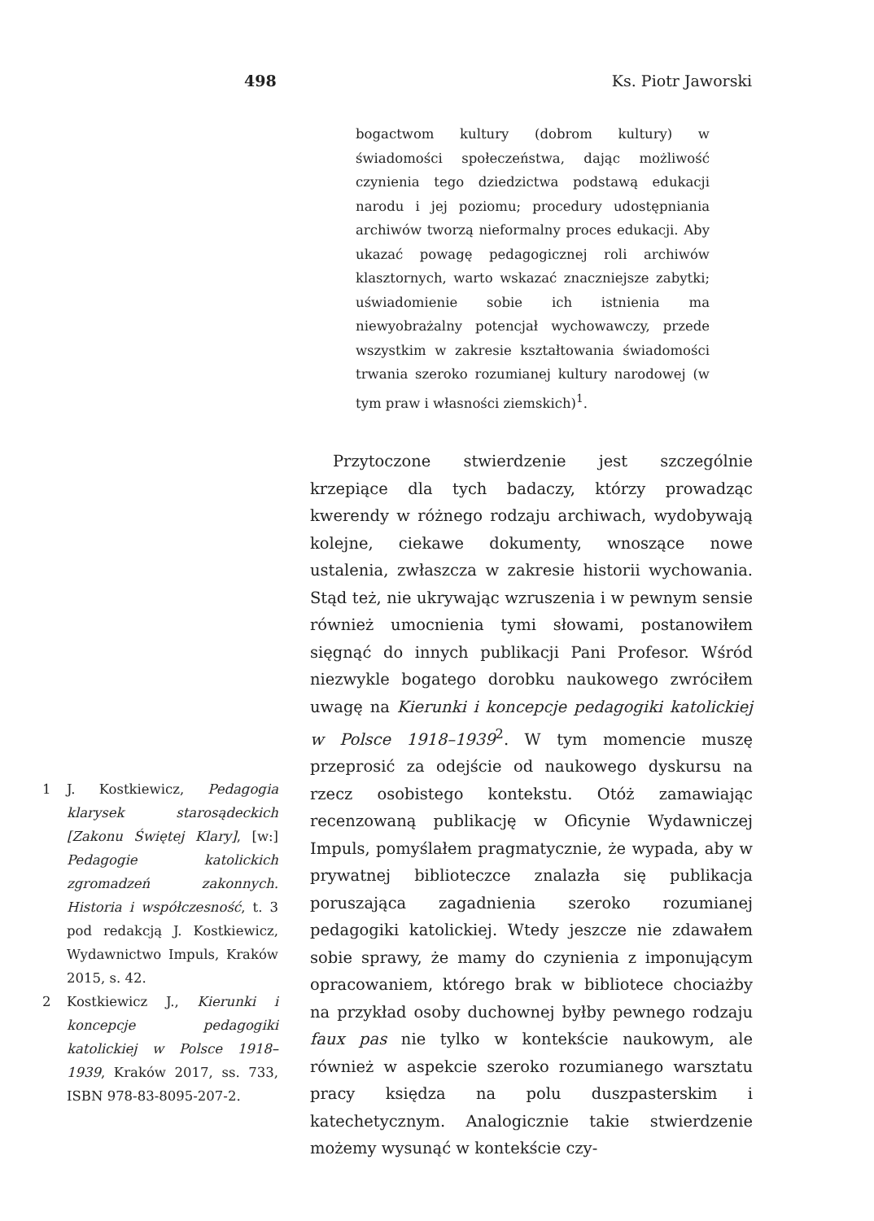498 Ks. Piotr Jaworski
bogactwom kultury (dobrom kultury) w świadomości społeczeństwa, dając możliwość czynienia tego dziedzictwa podstawą edukacji narodu i jej poziomu; procedury udostępniania archiwów tworzą nieformalny proces edukacji. Aby ukazać powagę pedagogicznej roli archiwów klasztornych, warto wskazać znaczniejsze zabytki; uświadomienie sobie ich istnienia ma niewyobrażalny potencjał wychowawczy, przede wszystkim w zakresie kształtowania świadomości trwania szeroko rozumianej kultury narodowej (w tym praw i własności ziemskich)<sup>1</sup>.
Przytoczone stwierdzenie jest szczególnie krzepiące dla tych badaczy, którzy prowadząc kwerendy w różnego rodzaju archiwach, wydobywają kolejne, ciekawe dokumenty, wnoszące nowe ustalenia, zwłaszcza w zakresie historii wychowania. Stąd też, nie ukrywając wzruszenia i w pewnym sensie również umocnienia tymi słowami, postanowiłem sięgnąć do innych publikacji Pani Profesor. Wśród niezwykle bogatego dorobku naukowego zwróciłem uwagę na Kierunki i koncepcje pedagogiki katolickiej w Polsce 1918–1939<sup>2</sup>. W tym momencie muszę przeprosić za odejście od naukowego dyskursu na rzecz osobistego kontekstu. Otóż zamawiając recenzowaną publikację w Oficynie Wydawniczej Impuls, pomyślałem pragmatycznie, że wypada, aby w prywatnej biblioteczce znalazła się publikacja poruszająca zagadnienia szeroko rozumianej pedagogiki katolickiej. Wtedy jeszcze nie zdawałem sobie sprawy, że mamy do czynienia z imponującym opracowaniem, którego brak w bibliotece chociażby na przykład osoby duchownej byłby pewnego rodzaju faux pas nie tylko w kontekście naukowym, ale również w aspekcie szeroko rozumianego warsztatu pracy księdza na polu duszpasterskim i katechetycznym. Analogicznie takie stwierdzenie możemy wysunąć w kontekście czy-
1 J. Kostkiewicz, Pedagogia klarysek starosądeckich [Zakonu Świętej Klary], [w:] Pedagogie katolickich zgromadzeń zakonnych. Historia i współczesność, t. 3 pod redakcją J. Kostkiewicz, Wydawnictwo Impuls, Kraków 2015, s. 42.
2 Kostkiewicz J., Kierunki i koncepcje pedagogiki katolickiej w Polsce 1918–1939, Kraków 2017, ss. 733, ISBN 978-83-8095-207-2.